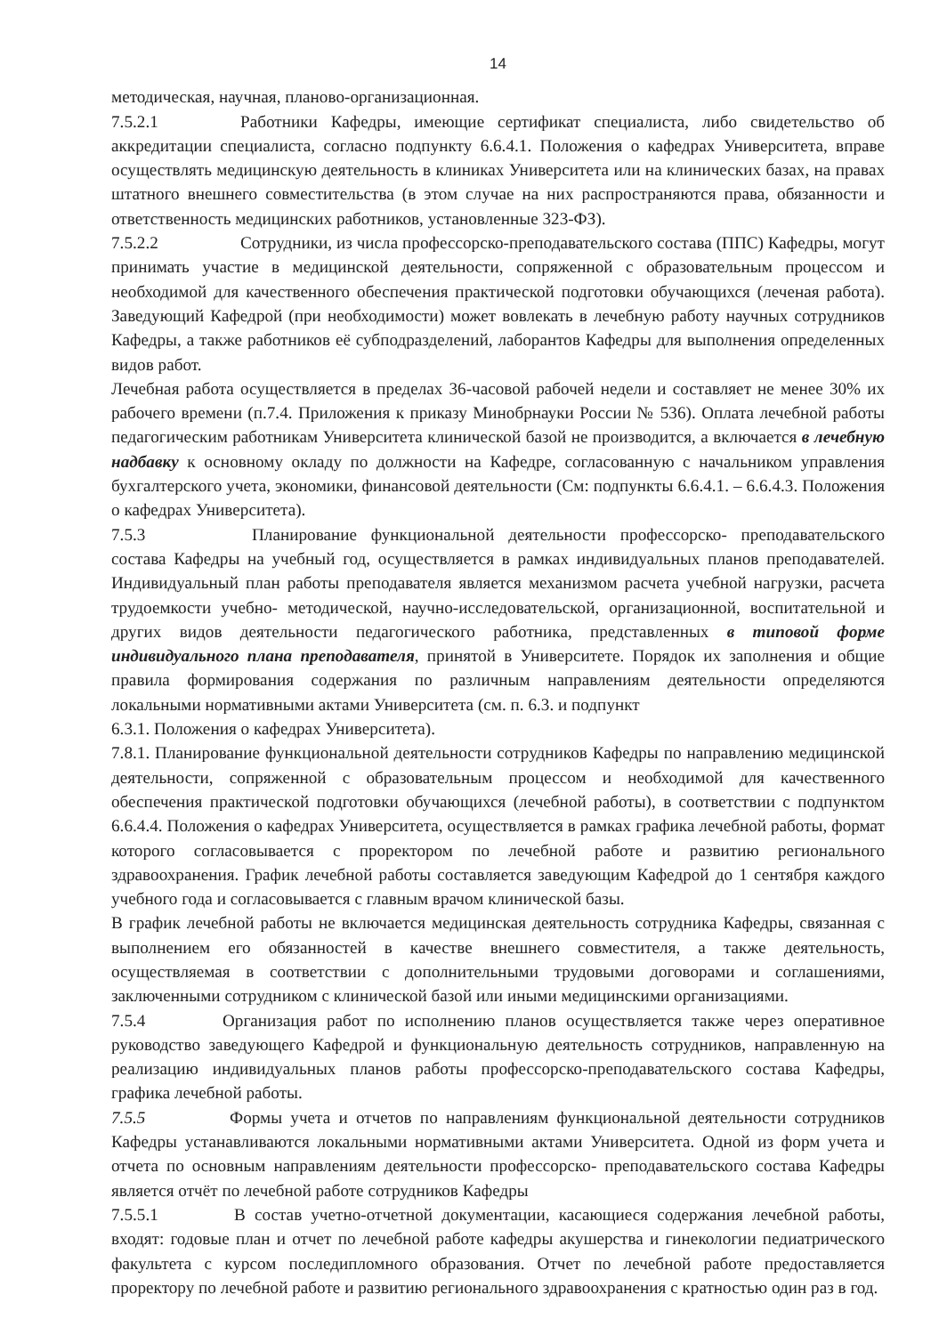14
методическая, научная, планово-организационная.
7.5.2.1 Работники Кафедры, имеющие сертификат специалиста, либо свидетельство об аккредитации специалиста, согласно подпункту 6.6.4.1. Положения о кафедрах Университета, вправе осуществлять медицинскую деятельность в клиниках Университета или на клинических базах, на правах штатного внешнего совместительства (в этом случае на них распространяются права, обязанности и ответственность медицинских работников, установленные 323-ФЗ).
7.5.2.2 Сотрудники, из числа профессорско-преподавательского состава (ППС) Кафедры, могут принимать участие в медицинской деятельности, сопряженной с образовательным процессом и необходимой для качественного обеспечения практической подготовки обучающихся (леченая работа). Заведующий Кафедрой (при необходимости) может вовлекать в лечебную работу научных сотрудников Кафедры, а также работников её субподразделений, лаборантов Кафедры для выполнения определенных видов работ.
Лечебная работа осуществляется в пределах 36-часовой рабочей недели и составляет не менее 30% их рабочего времени (п.7.4. Приложения к приказу Минобрнауки России № 536). Оплата лечебной работы педагогическим работникам Университета клинической базой не производится, а включается в лечебную надбавку к основному окладу по должности на Кафедре, согласованную с начальником управления бухгалтерского учета, экономики, финансовой деятельности (См: подпункты 6.6.4.1. – 6.6.4.3. Положения о кафедрах Университета).
7.5.3 Планирование функциональной деятельности профессорско- преподавательского состава Кафедры на учебный год, осуществляется в рамках индивидуальных планов преподавателей. Индивидуальный план работы преподавателя является механизмом расчета учебной нагрузки, расчета трудоемкости учебно- методической, научно-исследовательской, организационной, воспитательной и других видов деятельности педагогического работника, представленных в типовой форме индивидуального плана преподавателя, принятой в Университете. Порядок их заполнения и общие правила формирования содержания по различным направлениям деятельности определяются локальными нормативными актами Университета (см. п. 6.3. и подпункт
6.3.1. Положения о кафедрах Университета).
7.8.1. Планирование функциональной деятельности сотрудников Кафедры по направлению медицинской деятельности, сопряженной с образовательным процессом и необходимой для качественного обеспечения практической подготовки обучающихся (лечебной работы), в соответствии с подпунктом 6.6.4.4. Положения о кафедрах Университета, осуществляется в рамках графика лечебной работы, формат которого согласовывается с проректором по лечебной работе и развитию регионального здравоохранения. График лечебной работы составляется заведующим Кафедрой до 1 сентября каждого учебного года и согласовывается с главным врачом клинической базы.
В график лечебной работы не включается медицинская деятельность сотрудника Кафедры, связанная с выполнением его обязанностей в качестве внешнего совместителя, а также деятельность, осуществляемая в соответствии с дополнительными трудовыми договорами и соглашениями, заключенными сотрудником с клинической базой или иными медицинскими организациями.
7.5.4 Организация работ по исполнению планов осуществляется также через оперативное руководство заведующего Кафедрой и функциональную деятельность сотрудников, направленную на реализацию индивидуальных планов работы профессорско-преподавательского состава Кафедры, графика лечебной работы.
7.5.5 Формы учета и отчетов по направлениям функциональной деятельности сотрудников Кафедры устанавливаются локальными нормативными актами Университета. Одной из форм учета и отчета по основным направлениям деятельности профессорско- преподавательского состава Кафедры является отчёт по лечебной работе сотрудников Кафедры
7.5.5.1 В состав учетно-отчетной документации, касающиеся содержания лечебной работы, входят: годовые план и отчет по лечебной работе кафедры акушерства и гинекологии педиатрического факультета с курсом последипломного образования. Отчет по лечебной работе предоставляется проректору по лечебной работе и развитию регионального здравоохранения с кратностью один раз в год.